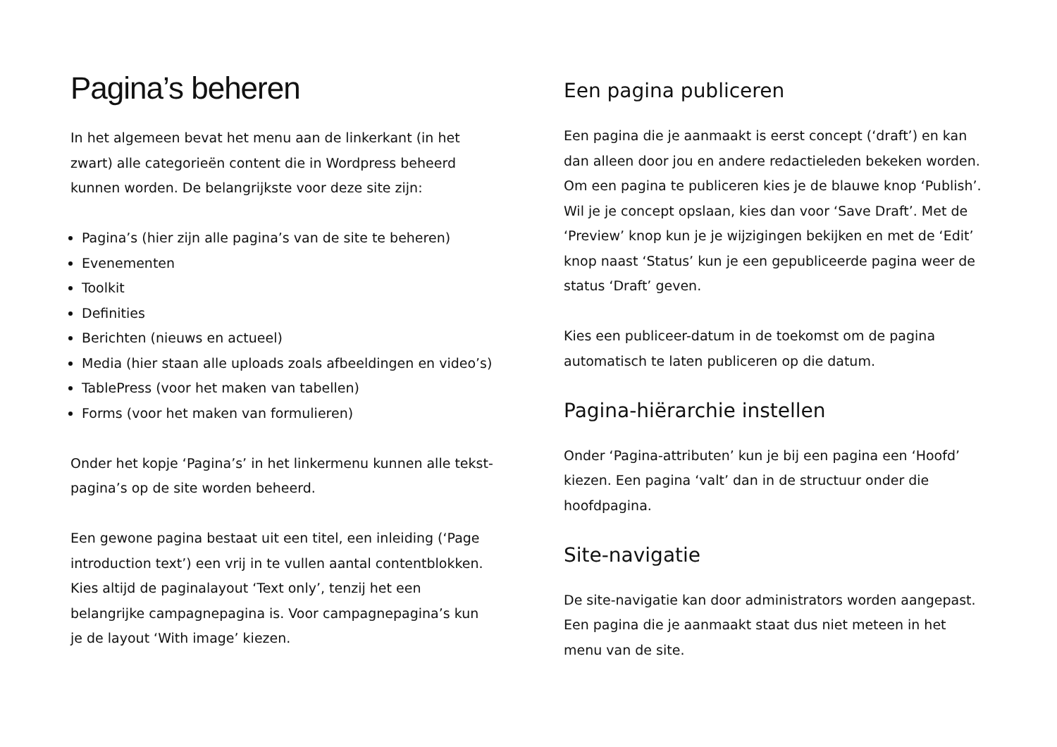Pagina’s beheren
In het algemeen bevat het menu aan de linkerkant (in het zwart) alle categorieën content die in Wordpress beheerd kunnen worden. De belangrijkste voor deze site zijn:
Pagina’s (hier zijn alle pagina’s van de site te beheren)
Evenementen
Toolkit
Definities
Berichten (nieuws en actueel)
Media (hier staan alle uploads zoals afbeeldingen en video’s)
TablePress (voor het maken van tabellen)
Forms (voor het maken van formulieren)
Onder het kopje ‘Pagina’s’ in het linkermenu kunnen alle tekst-pagina’s op de site worden beheerd.
Een gewone pagina bestaat uit een titel, een inleiding (‘Page introduction text’) een vrij in te vullen aantal contentblokken. Kies altijd de paginalayout ‘Text only’, tenzij het een belangrijke campagnepagina is. Voor campagnepagina’s kun je de layout ‘With image’ kiezen.
Een pagina publiceren
Een pagina die je aanmaakt is eerst concept (‘draft’) en kan dan alleen door jou en andere redactieleden bekeken worden. Om een pagina te publiceren kies je de blauwe knop ‘Publish’. Wil je je concept opslaan, kies dan voor ‘Save Draft’. Met de ‘Preview’ knop kun je je wijzigingen bekijken en met de ‘Edit’ knop naast ‘Status’ kun je een gepubliceerde pagina weer de status ‘Draft’ geven.
Kies een publiceer-datum in de toekomst om de pagina automatisch te laten publiceren op die datum.
Pagina-hiërarchie instellen
Onder ‘Pagina-attributen’ kun je bij een pagina een ‘Hoofd’ kiezen. Een pagina ‘valt’ dan in de structuur onder die hoofdpagina.
Site-navigatie
De site-navigatie kan door administrators worden aangepast. Een pagina die je aanmaakt staat dus niet meteen in het menu van de site.